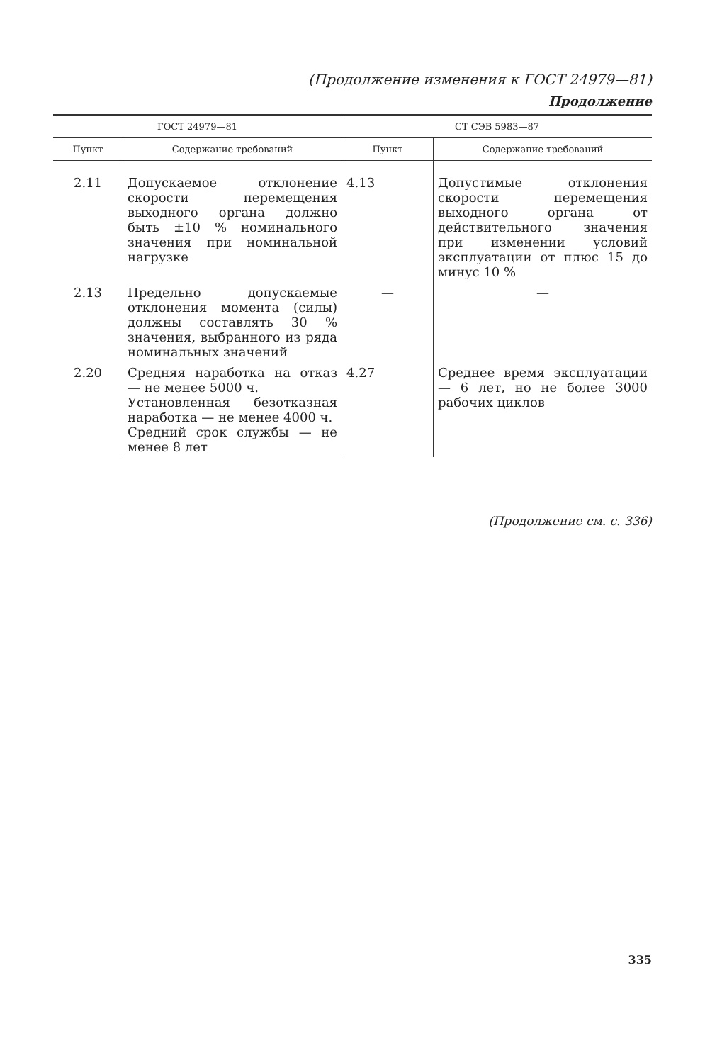(Продолжение изменения к ГОСТ 24979—81)
Продолжение
| ГОСТ 24979—81 | | СТ СЭВ 5983—87 | |
| --- | --- | --- | --- |
| Пункт | Содержание требований | Пункт | Содержание требований |
| 2.11 | Допускаемое отклонение скорости перемещения выходного органа должно быть ±10 % номинального значения при номинальной нагрузке | 4.13 | Допустимые отклонения скорости перемещения выходного органа от действительного значения при изменении условий эксплуатации от плюс 15 до минус 10 % |
| 2.13 | Предельно допускаемые отклонения момента (силы) должны составлять 30 % значения, выбранного из ряда номинальных значений | — | — |
| 2.20 | Средняя наработка на отказ — не менее 5000 ч. Установленная безотказная наработка — не менее 4000 ч. Средний срок службы — не менее 8 лет | 4.27 | Среднее время эксплуатации — 6 лет, но не более 3000 рабочих циклов |
(Продолжение см. с. 336)
335